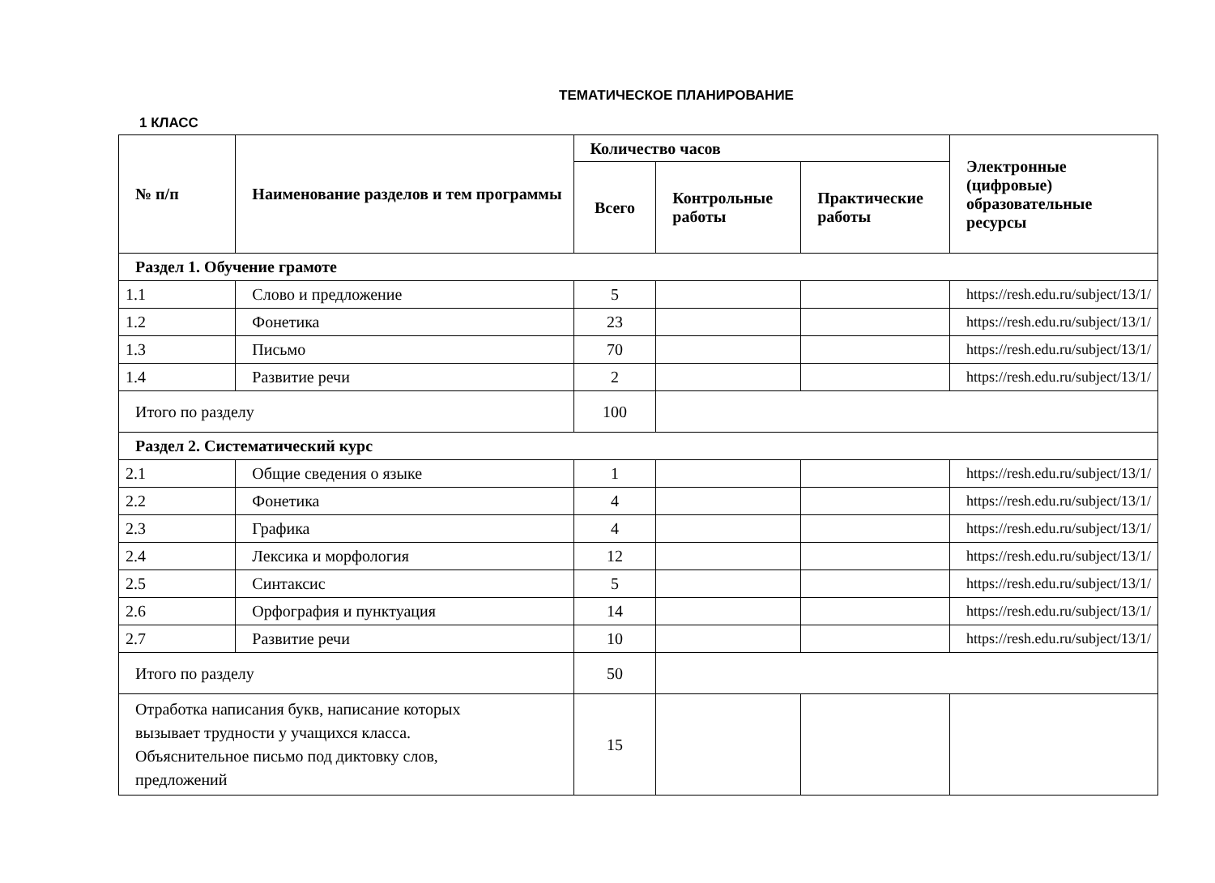ТЕМАТИЧЕСКОЕ ПЛАНИРОВАНИЕ
1 КЛАСС
| № п/п | Наименование разделов и тем программы | Количество часов | | | Электронные (цифровые) образовательные ресурсы |
| --- | --- | --- | --- | --- | --- |
| | | Всего | Контрольные работы | Практические работы | |
| Раздел 1. Обучение грамоте | | | | | |
| 1.1 | Слово и предложение | 5 | | | https://resh.edu.ru/subject/13/1/ |
| 1.2 | Фонетика | 23 | | | https://resh.edu.ru/subject/13/1/ |
| 1.3 | Письмо | 70 | | | https://resh.edu.ru/subject/13/1/ |
| 1.4 | Развитие речи | 2 | | | https://resh.edu.ru/subject/13/1/ |
| Итого по разделу | | 100 | | | |
| Раздел 2. Систематический курс | | | | | |
| 2.1 | Общие сведения о языке | 1 | | | https://resh.edu.ru/subject/13/1/ |
| 2.2 | Фонетика | 4 | | | https://resh.edu.ru/subject/13/1/ |
| 2.3 | Графика | 4 | | | https://resh.edu.ru/subject/13/1/ |
| 2.4 | Лексика и морфология | 12 | | | https://resh.edu.ru/subject/13/1/ |
| 2.5 | Синтаксис | 5 | | | https://resh.edu.ru/subject/13/1/ |
| 2.6 | Орфография и пунктуация | 14 | | | https://resh.edu.ru/subject/13/1/ |
| 2.7 | Развитие речи | 10 | | | https://resh.edu.ru/subject/13/1/ |
| Итого по разделу | | 50 | | | |
| Отработка написания букв, написание которых вызывает трудности у учащихся класса. Объяснительное письмо под диктовку слов, предложений | | 15 | | | |